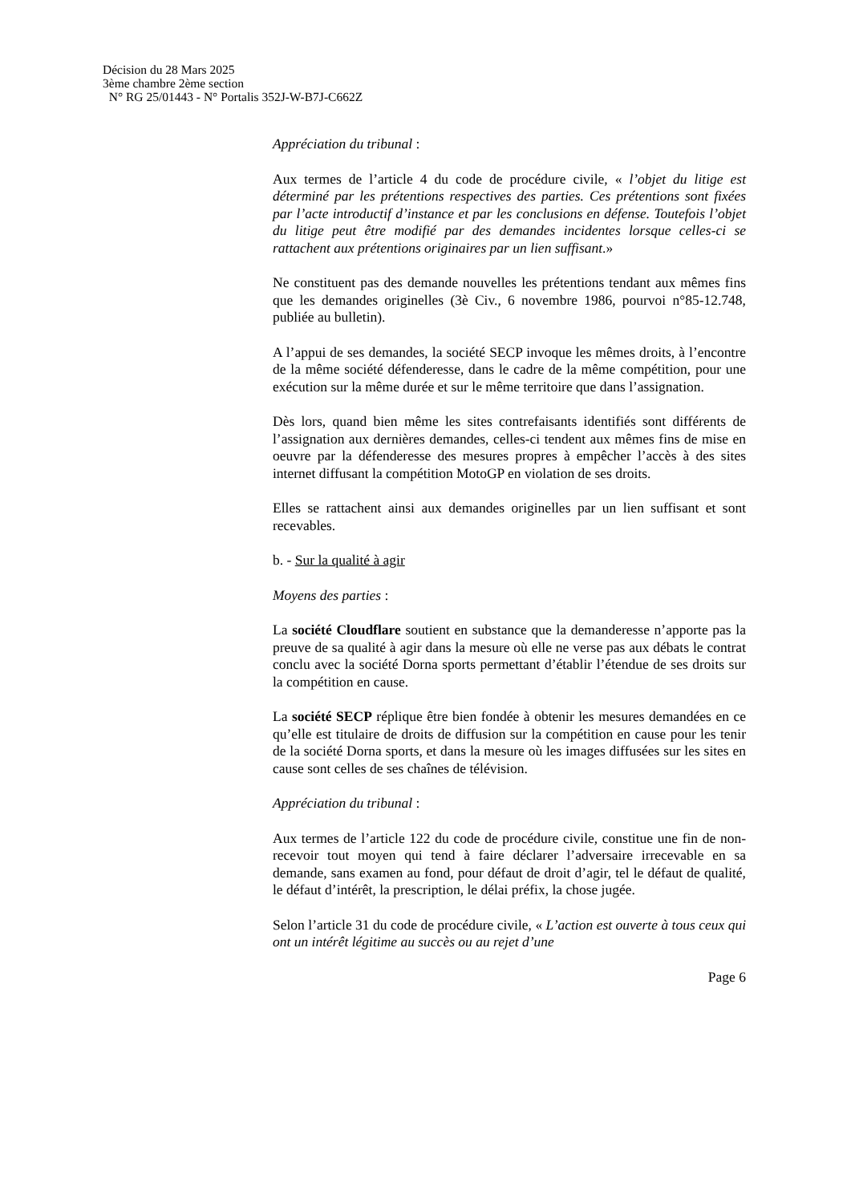Décision du 28 Mars 2025
3ème chambre 2ème section
N° RG 25/01443 - N° Portalis 352J-W-B7J-C662Z
Appréciation du tribunal :
Aux termes de l’article 4 du code de procédure civile, « l’objet du litige est déterminé par les prétentions respectives des parties. Ces prétentions sont fixées par l’acte introductif d’instance et par les conclusions en défense. Toutefois l’objet du litige peut être modifié par des demandes incidentes lorsque celles-ci se rattachent aux prétentions originaires par un lien suffisant.»
Ne constituent pas des demande nouvelles les prétentions tendant aux mêmes fins que les demandes originelles (3è Civ., 6 novembre 1986, pourvoi n°85-12.748, publiée au bulletin).
A l’appui de ses demandes, la société SECP invoque les mêmes droits, à l’encontre de la même société défenderesse, dans le cadre de la même compétition, pour une exécution sur la même durée et sur le même territoire que dans l’assignation.
Dès lors, quand bien même les sites contrefaisants identifiés sont différents de l’assignation aux dernières demandes, celles-ci tendent aux mêmes fins de mise en oeuvre par la défenderesse des mesures propres à empêcher l’accès à des sites internet diffusant la compétition MotoGP en violation de ses droits.
Elles se rattachent ainsi aux demandes originelles par un lien suffisant et sont recevables.
b. - Sur la qualité à agir
Moyens des parties :
La société Cloudflare soutient en substance que la demanderesse n’apporte pas la preuve de sa qualité à agir dans la mesure où elle ne verse pas aux débats le contrat conclu avec la société Dorna sports permettant d’établir l’étendue de ses droits sur la compétition en cause.
La société SECP réplique être bien fondée à obtenir les mesures demandées en ce qu’elle est titulaire de droits de diffusion sur la compétition en cause pour les tenir de la société Dorna sports, et dans la mesure où les images diffusées sur les sites en cause sont celles de ses chaînes de télévision.
Appréciation du tribunal :
Aux termes de l’article 122 du code de procédure civile, constitue une fin de non-recevoir tout moyen qui tend à faire déclarer l’adversaire irrecevable en sa demande, sans examen au fond, pour défaut de droit d’agir, tel le défaut de qualité, le défaut d’intérêt, la prescription, le délai préfix, la chose jugée.
Selon l’article 31 du code de procédure civile, « L’action est ouverte à tous ceux qui ont un intérêt légitime au succès ou au rejet d’une
Page 6